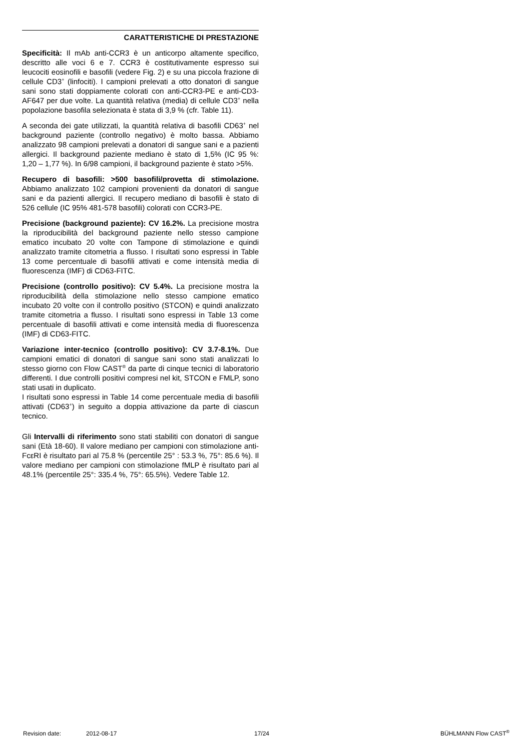CARATTERISTICHE DI PRESTAZIONE
Specificità: Il mAb anti-CCR3 è un anticorpo altamente specifico, descritto alle voci 6 e 7. CCR3 è costitutivamente espresso sui leucociti eosinofili e basofili (vedere Fig. 2) e su una piccola frazione di cellule CD3<sup>+</sup> (linfociti). I campioni prelevati a otto donatori di sangue sani sono stati doppiamente colorati con anti-CCR3-PE e anti-CD3-AF647 per due volte. La quantità relativa (media) di cellule CD3<sup>+</sup> nella popolazione basofila selezionata è stata di 3,9 % (cfr. Table 11).
A seconda dei gate utilizzati, la quantità relativa di basofili CD63<sup>+</sup> nel background paziente (controllo negativo) è molto bassa. Abbiamo analizzato 98 campioni prelevati a donatori di sangue sani e a pazienti allergici. Il background paziente mediano è stato di 1,5% (IC 95 %: 1,20 – 1,77 %). In 6/98 campioni, il background paziente è stato >5%.
Recupero di basofili: >500 basofili/provetta di stimolazione. Abbiamo analizzato 102 campioni provenienti da donatori di sangue sani e da pazienti allergici. Il recupero mediano di basofili è stato di 526 cellule (IC 95% 481-578 basofili) colorati con CCR3-PE.
Precisione (background paziente): CV 16.2%. La precisione mostra la riproducibilità del background paziente nello stesso campione ematico incubato 20 volte con Tampone di stimolazione e quindi analizzato tramite citometria a flusso. I risultati sono espressi in Table 13 come percentuale di basofili attivati e come intensità media di fluorescenza (IMF) di CD63-FITC.
Precisione (controllo positivo): CV 5.4%. La precisione mostra la riproducibilità della stimolazione nello stesso campione ematico incubato 20 volte con il controllo positivo (STCON) e quindi analizzato tramite citometria a flusso. I risultati sono espressi in Table 13 come percentuale di basofili attivati e come intensità media di fluorescenza (IMF) di CD63-FITC.
Variazione inter-tecnico (controllo positivo): CV 3.7-8.1%. Due campioni ematici di donatori di sangue sani sono stati analizzati lo stesso giorno con Flow CAST<sup>®</sup> da parte di cinque tecnici di laboratorio differenti. I due controlli positivi compresi nel kit, STCON e FMLP, sono stati usati in duplicato.
I risultati sono espressi in Table 14 come percentuale media di basofili attivati (CD63<sup>+</sup>) in seguito a doppia attivazione da parte di ciascun tecnico.
Gli Intervalli di riferimento sono stati stabiliti con donatori di sangue sani (Età 18-60). Il valore mediano per campioni con stimolazione anti-FcεRI è risultato pari al 75.8 % (percentile 25° : 53.3 %, 75°: 85.6 %). Il valore mediano per campioni con stimolazione fMLP è risultato pari al 48.1% (percentile 25°: 335.4 %, 75°: 65.5%). Vedere Table 12.
Revision date: 2012-08-17 17/24 BÜHLMANN Flow CAST<sup>®</sup>